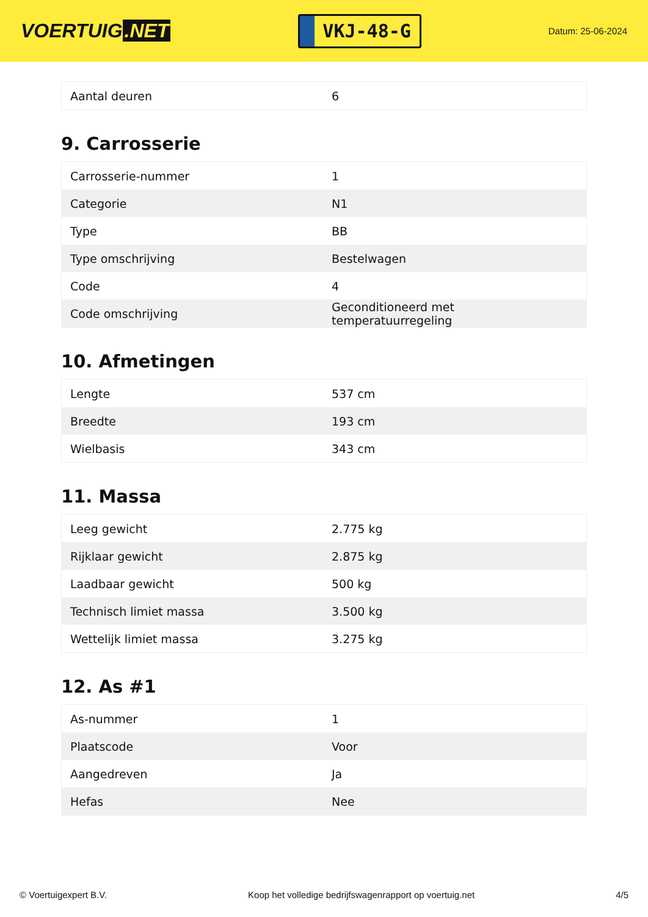VOERTUIG.NET
VKJ-48-G
Datum: 25-06-2024
| Aantal deuren | 6 |
9. Carrosserie
| Carrosserie-nummer | 1 |
| Categorie | N1 |
| Type | BB |
| Type omschrijving | Bestelwagen |
| Code | 4 |
| Code omschrijving | Geconditioneerd met temperatuurregeling |
10. Afmetingen
| Lengte | 537 cm |
| Breedte | 193 cm |
| Wielbasis | 343 cm |
11. Massa
| Leeg gewicht | 2.775 kg |
| Rijklaar gewicht | 2.875 kg |
| Laadbaar gewicht | 500 kg |
| Technisch limiet massa | 3.500 kg |
| Wettelijk limiet massa | 3.275 kg |
12. As #1
| As-nummer | 1 |
| Plaatscode | Voor |
| Aangedreven | Ja |
| Hefas | Nee |
© Voertuigexpert B.V. Koop het volledige bedrijfswagenrapport op voertuig.net 4/5